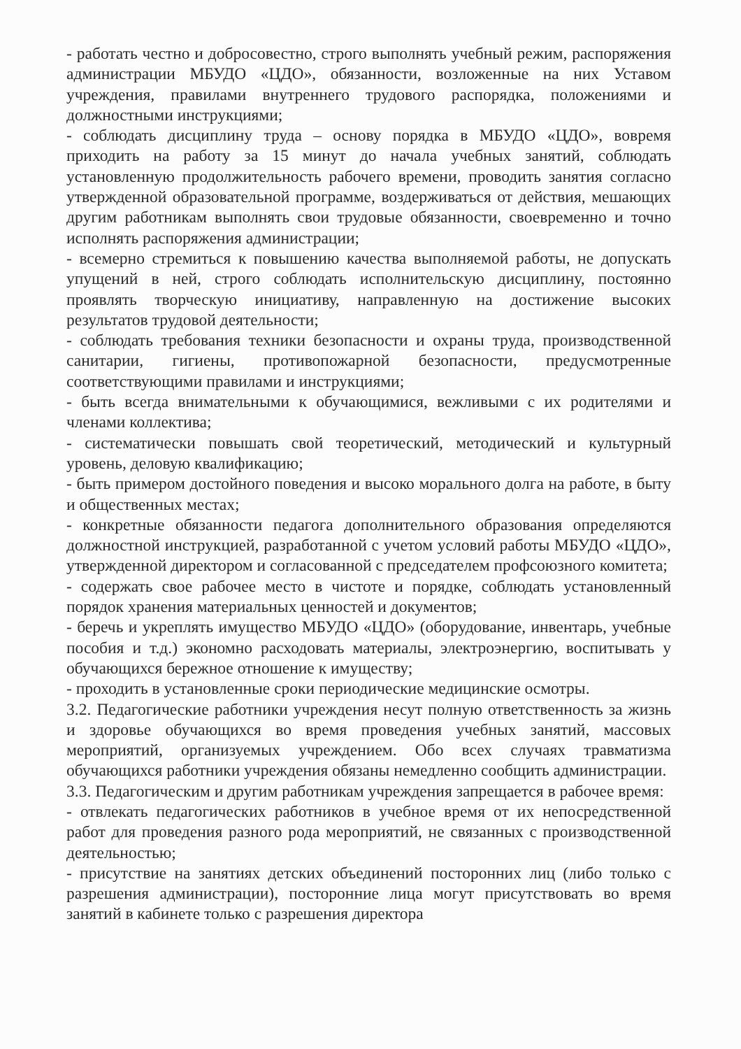- работать честно и добросовестно, строго выполнять учебный режим, распоряжения администрации МБУДО «ЦДО», обязанности, возложенные на них Уставом учреждения, правилами внутреннего трудового распорядка, положениями и должностными инструкциями;
- соблюдать дисциплину труда – основу порядка в МБУДО «ЦДО», вовремя приходить на работу за 15 минут до начала учебных занятий, соблюдать установленную продолжительность рабочего времени, проводить занятия согласно утвержденной образовательной программе, воздерживаться от действия, мешающих другим работникам выполнять свои трудовые обязанности, своевременно и точно исполнять распоряжения администрации;
- всемерно стремиться к повышению качества выполняемой работы, не допускать упущений в ней, строго соблюдать исполнительскую дисциплину, постоянно проявлять творческую инициативу, направленную на достижение высоких результатов трудовой деятельности;
- соблюдать требования техники безопасности и охраны труда, производственной санитарии, гигиены, противопожарной безопасности, предусмотренные соответствующими правилами и инструкциями;
- быть всегда внимательными к обучающимися, вежливыми с их родителями и членами коллектива;
- систематически повышать свой теоретический, методический и культурный уровень, деловую квалификацию;
- быть примером достойного поведения и высоко морального долга на работе, в быту и общественных местах;
- конкретные обязанности педагога дополнительного образования определяются должностной инструкцией, разработанной с учетом условий работы МБУДО «ЦДО», утвержденной директором и согласованной с председателем профсоюзного комитета;
- содержать свое рабочее место в чистоте и порядке, соблюдать установленный порядок хранения материальных ценностей и документов;
- беречь и укреплять имущество МБУДО «ЦДО» (оборудование, инвентарь, учебные пособия и т.д.) экономно расходовать материалы, электроэнергию, воспитывать у обучающихся бережное отношение к имуществу;
- проходить в установленные сроки периодические медицинские осмотры.
3.2. Педагогические работники учреждения несут полную ответственность за жизнь и здоровье обучающихся во время проведения учебных занятий, массовых мероприятий, организуемых учреждением. Обо всех случаях травматизма обучающихся работники учреждения обязаны немедленно сообщить администрации.
3.3. Педагогическим и другим работникам учреждения запрещается в рабочее время:
- отвлекать педагогических работников в учебное время от их непосредственной работ для проведения разного рода мероприятий, не связанных с производственной деятельностью;
- присутствие на занятиях детских объединений посторонних лиц (либо только с разрешения администрации), посторонние лица могут присутствовать во время занятий в кабинете только с разрешения директора